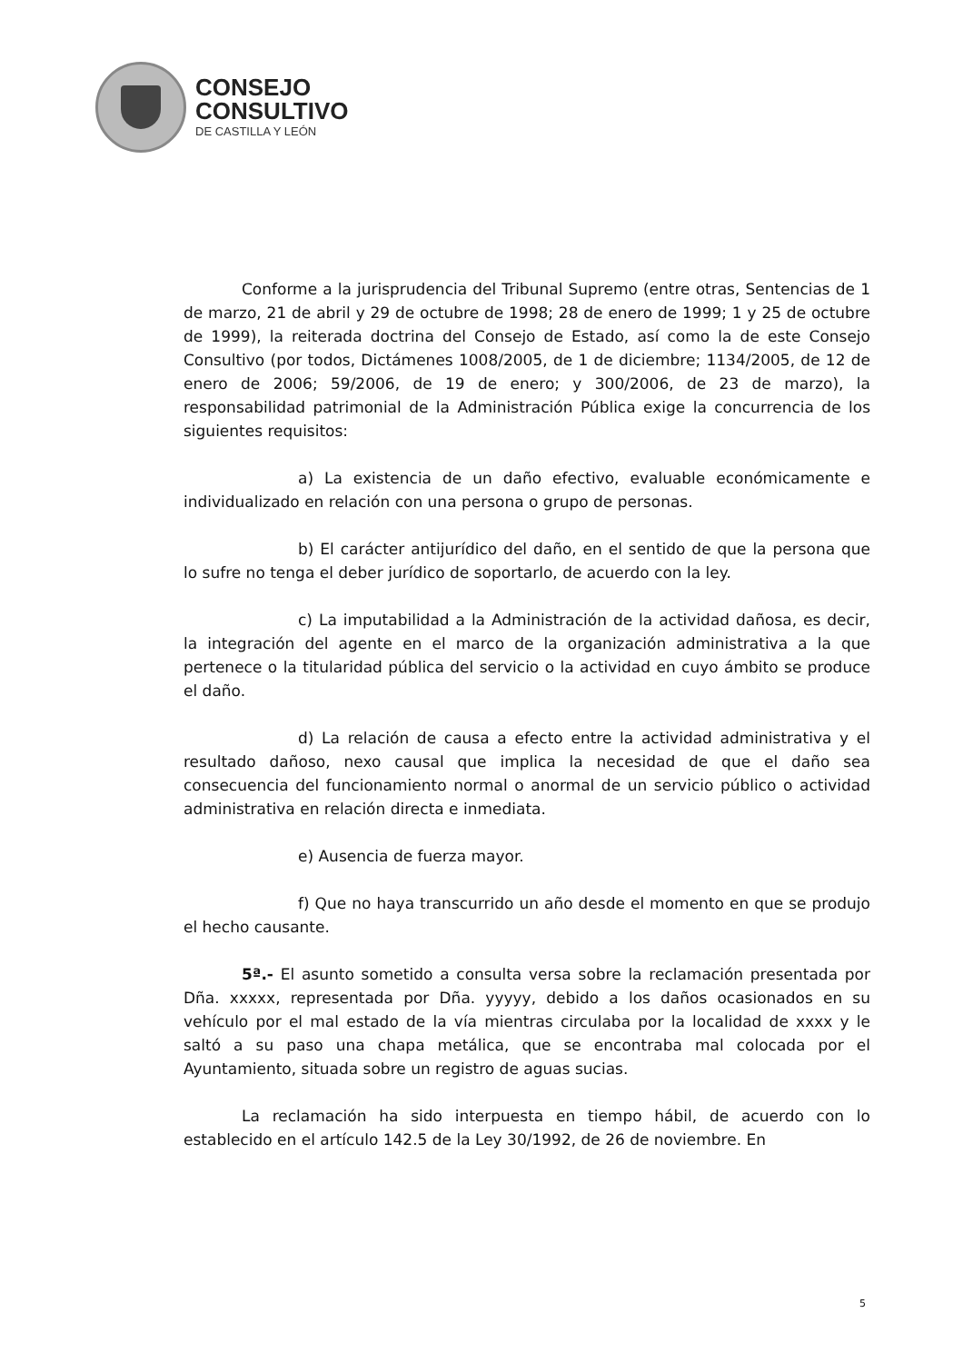CONSEJO
CONSULTIVO
DE CASTILLA Y LEÓN
Conforme a la jurisprudencia del Tribunal Supremo (entre otras, Sentencias de 1 de marzo, 21 de abril y 29 de octubre de 1998; 28 de enero de 1999; 1 y 25 de octubre de 1999), la reiterada doctrina del Consejo de Estado, así como la de este Consejo Consultivo (por todos, Dictámenes 1008/2005, de 1 de diciembre; 1134/2005, de 12 de enero de 2006; 59/2006, de 19 de enero; y 300/2006, de 23 de marzo), la responsabilidad patrimonial de la Administración Pública exige la concurrencia de los siguientes requisitos:
a) La existencia de un daño efectivo, evaluable económicamente e individualizado en relación con una persona o grupo de personas.
b) El carácter antijurídico del daño, en el sentido de que la persona que lo sufre no tenga el deber jurídico de soportarlo, de acuerdo con la ley.
c) La imputabilidad a la Administración de la actividad dañosa, es decir, la integración del agente en el marco de la organización administrativa a la que pertenece o la titularidad pública del servicio o la actividad en cuyo ámbito se produce el daño.
d) La relación de causa a efecto entre la actividad administrativa y el resultado dañoso, nexo causal que implica la necesidad de que el daño sea consecuencia del funcionamiento normal o anormal de un servicio público o actividad administrativa en relación directa e inmediata.
e) Ausencia de fuerza mayor.
f) Que no haya transcurrido un año desde el momento en que se produjo el hecho causante.
5ª.- El asunto sometido a consulta versa sobre la reclamación presentada por Dña. xxxxx, representada por Dña. yyyyy, debido a los daños ocasionados en su vehículo por el mal estado de la vía mientras circulaba por la localidad de xxxx y le saltó a su paso una chapa metálica, que se encontraba mal colocada por el Ayuntamiento, situada sobre un registro de aguas sucias.
La reclamación ha sido interpuesta en tiempo hábil, de acuerdo con lo establecido en el artículo 142.5 de la Ley 30/1992, de 26 de noviembre. En
5